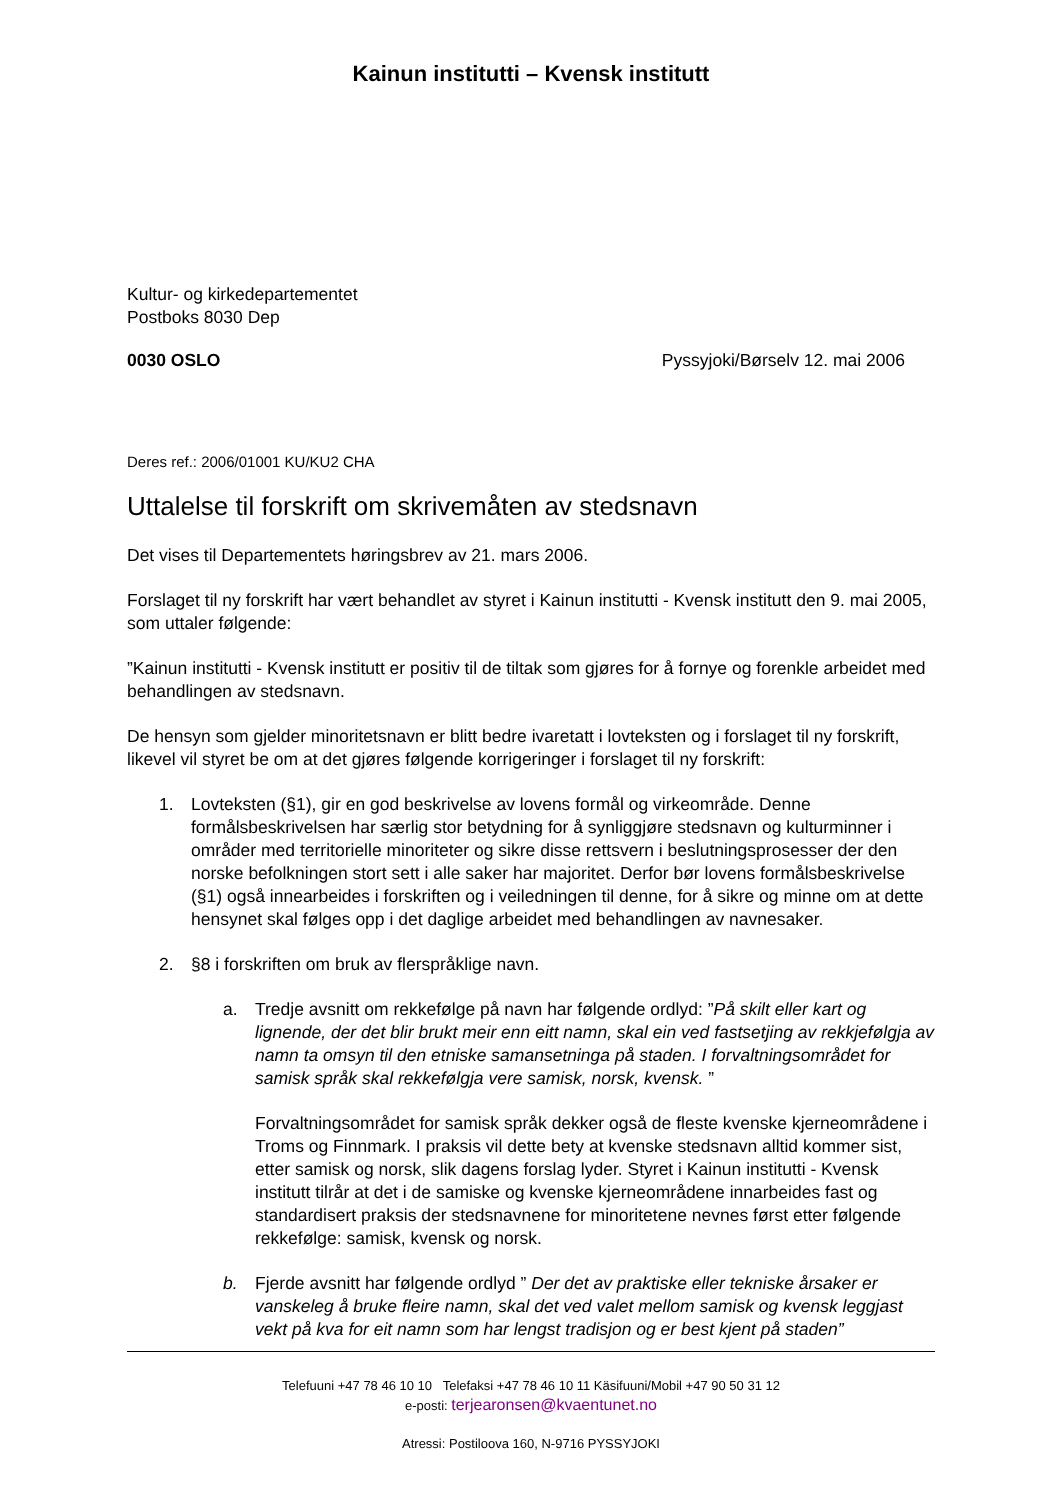Kainun institutti – Kvensk institutt
Kultur- og kirkedepartementet
Postboks 8030 Dep
0030 OSLO Pyssyjoki/Børselv 12. mai 2006
Deres ref.: 2006/01001 KU/KU2 CHA
Uttalelse til forskrift om skrivemåten av stedsnavn
Det vises til Departementets høringsbrev av 21. mars 2006.
Forslaget til ny forskrift har vært behandlet av styret i Kainun institutti - Kvensk institutt den 9. mai 2005, som uttaler følgende:
”Kainun institutti - Kvensk institutt er positiv til de tiltak som gjøres for å fornye og forenkle arbeidet med behandlingen av stedsnavn.
De hensyn som gjelder minoritetsnavn er blitt bedre ivaretatt i lovteksten og i forslaget til ny forskrift, likevel vil styret be om at det gjøres følgende korrigeringer i forslaget til ny forskrift:
1. Lovteksten (§1), gir en god beskrivelse av lovens formål og virkeområde. Denne formålsbeskrivelsen har særlig stor betydning for å synliggjøre stedsnavn og kulturminner i områder med territorielle minoriteter og sikre disse rettsvern i beslutningsprosesser der den norske befolkningen stort sett i alle saker har majoritet. Derfor bør lovens formålsbeskrivelse (§1) også innearbeides i forskriften og i veiledningen til denne, for å sikre og minne om at dette hensynet skal følges opp i det daglige arbeidet med behandlingen av navnesaker.
2. §8 i forskriften om bruk av flerspråklige navn.
a. Tredje avsnitt om rekkefølge på navn har følgende ordlyd: ”På skilt eller kart og lignende, der det blir brukt meir enn eitt namn, skal ein ved fastsetjing av rekkjefølgja av namn ta omsyn til den etniske samansetninga på staden. I forvaltningsområdet for samisk språk skal rekkefølgja vere samisk, norsk, kvensk. ”
Forvaltningsområdet for samisk språk dekker også de fleste kvenske kjerneområdene i Troms og Finnmark. I praksis vil dette bety at kvenske stedsnavn alltid kommer sist, etter samisk og norsk, slik dagens forslag lyder. Styret i Kainun institutti - Kvensk institutt tilrår at det i de samiske og kvenske kjerneområdene innarbeides fast og standardisert praksis der stedsnavnene for minoritetene nevnes først etter følgende rekkefølge: samisk, kvensk og norsk.
b. Fjerde avsnitt har følgende ordlyd ” Der det av praktiske eller tekniske årsaker er vanskeleg å bruke fleire namn, skal det ved valet mellom samisk og kvensk leggjast vekt på kva for eit namn som har lengst tradisjon og er best kjent på staden”
Telefuuni +47 78 46 10 10 Telefaksi +47 78 46 10 11 Käsifuuni/Mobil +47 90 50 31 12
e-posti: terjearonsen@kvaentunet.no
Atressi: Postiloova 160, N-9716 PYSSYJOKI